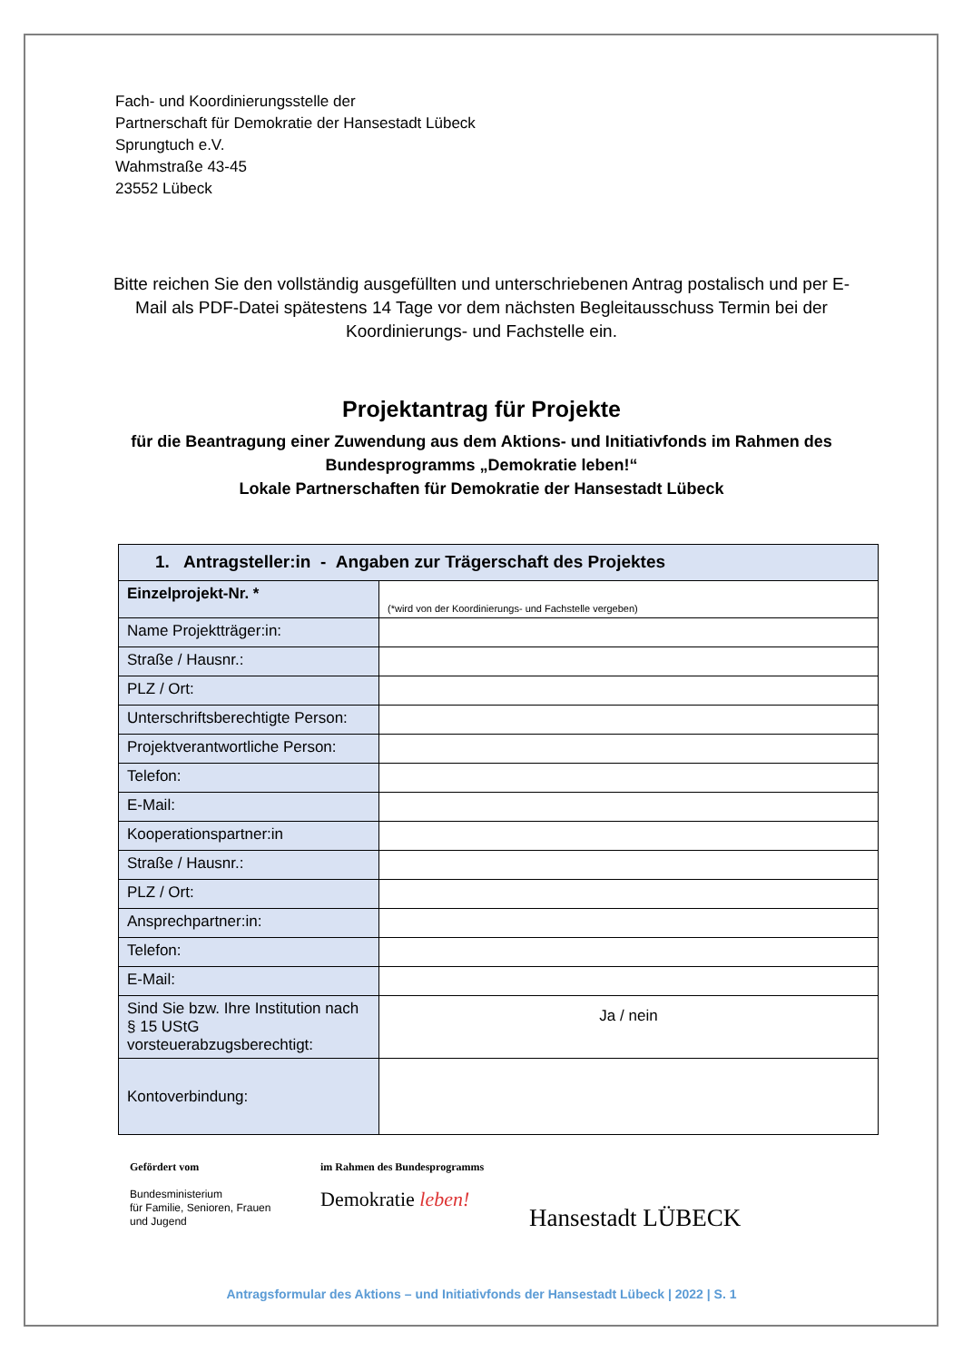Fach- und Koordinierungsstelle der
Partnerschaft für Demokratie der Hansestadt Lübeck
Sprungtuch e.V.
Wahmstraße 43-45
23552 Lübeck
Bitte reichen Sie den vollständig ausgefüllten und unterschriebenen Antrag postalisch und per E-Mail als PDF-Datei spätestens 14 Tage vor dem nächsten Begleitausschuss Termin bei der Koordinierungs- und Fachstelle ein.
Projektantrag für Projekte
für die Beantragung einer Zuwendung aus dem Aktions- und Initiativfonds im Rahmen des
Bundesprogramms „Demokratie leben!“
Lokale Partnerschaften für Demokratie der Hansestadt Lübeck
| 1. Antragsteller:in - Angaben zur Trägerschaft des Projektes | |
| --- | --- |
| Einzelprojekt-Nr. * | (*wird von der Koordinierungs- und Fachstelle vergeben) |
| Name Projektträger:in: | |
| Straße / Hausnr.: | |
| PLZ / Ort: | |
| Unterschriftsberechtigte Person: | |
| Projektverantwortliche Person: | |
| Telefon: | |
| E-Mail: | |
| Kooperationspartner:in | |
| Straße / Hausnr.: | |
| PLZ / Ort: | |
| Ansprechpartner:in: | |
| Telefon: | |
| E-Mail: | |
| Sind Sie bzw. Ihre Institution nach § 15 UStG vorsteuerabzugsberechtigt: | Ja / nein |
| Kontoverbindung: | |
Gefördert vom
Bundesministerium
für Familie, Senioren, Frauen
und Jugend
im Rahmen des Bundesprogramms
Demokratie leben!
Hansestadt LÜBECK
Antragsformular des Aktions – und Initiativfonds der Hansestadt Lübeck | 2022 | S. 1